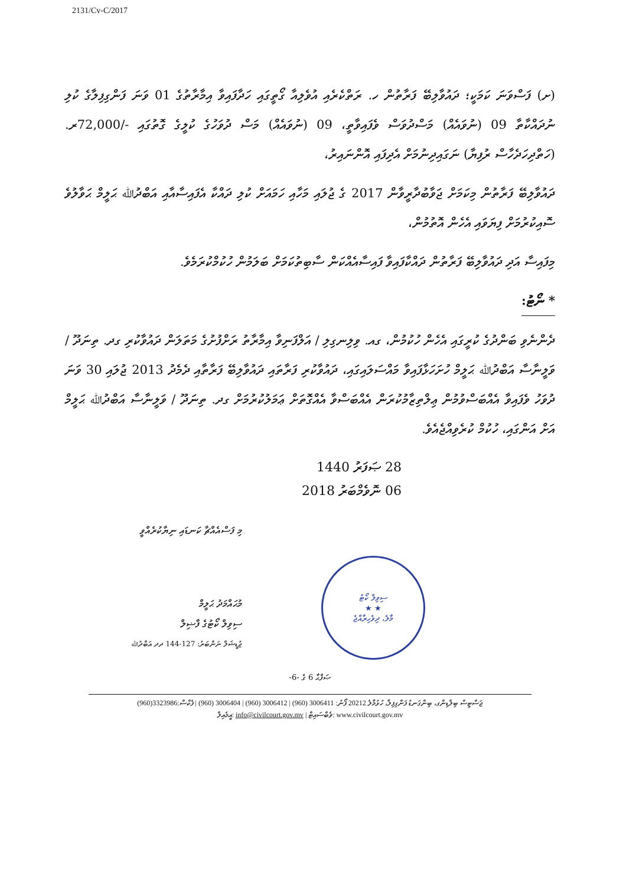2131/Cv-C/2017
(ށ) ފަސްވަނަ ކަމަކީ؛ ދައުވާލިބޭ ފަރާތުން ހ. ރަތްކެރެއި އުވެލިއާ ގޯތީގައި ހަދާފައިވާ އިމާރާތުގެ 01 ވަނަ ފަންގިފިލާގެ ކުލި ނުދައްކާތާ 09 (ނުވައެއް) މަސްދުވަސް ވެފައިވާތީ، 09 (ނުވައެއް) މަސް ދުވަހުގެ ކުލީގެ ގޮތުގައި -/72,000ރ. (ހަތްދިހަދެހާސް ރުފިޔާ) ނަގައިދިނުމަށް އެދިފައި އޮންނައިރު،
ދައުވާލިބޭ ފަރާތުން މިކަމަށް ޖަވާބުދާރީވާން 2017 ގެ ޖުލައި މަހާއި ހަމައަށް ކުލި ދައްކާ އެފައިސާއާއި އަބްދުﷲ ޙަލީމް ޙަވާލުވެ ސޮއިކުރުމަށް ފިޔަވައި އެހެން އޮތުމުން،
މިފައިސާ އަދި ދައުވާލިބޭ ފަރާތުން ދައްކާފައިވާ ފައިސާއެއްކަން ސާބިތުކަމަށް ބަލަމުން ހުކުމްކުރަމެވެ.
* ނޯޓު:
ދެންނެވި ބަންދުގެ ކުރީގައި އެހެން ހުކުމުން، ގއ. ވިލިނގިލި / އަލްފަނިވާ އިމާރާތު ރަށްފުށުގެ މަތަލަން ދައުވާކުރި ގދ. ތިނަދޫ / ވަލީނާސާ އަބްދުﷲ ޙަލީމް ހުށަހަޅާފައިވާ މައްސަލައިގައި، ދައުވާކުރި ފަރާތައި ދައުވާލިބޭ ފަރާތާއި ދެމެދު 2013 ޖުލައި 30 ވަނަ ދުވަހު ވެފައިވާ އެއްބަސްވުމުން ޢިލްތިޒާމުކުރަން އެއްބަސްވާ އެއްގޮތަށް ޢަމަލުކުރުމަށް ގދ. ތިނަދޫ / ވަލީނާސާ އަބްދުﷲ ޙަލީމް އަށް އަންގައި، ހުކުމް ކުރެވިއްޖެއެވެ.
28 ޞަފަރު 1440
06 ނޮވެމްބަރު 2018
މި ފަސްއެއްޗާ ކަނޑައި ނިޔާކުރެއްވީ
މުޙައްމަދު ޙަލީމް
ސިވިލް ކޯޓުގެ ފާޟިލް
ޖުޑީޝަލް ނަންބަރު: 127-144 ދދ އަބްދުﷲ
ސިވިލް ކޯޓު
★ ★
މާލެ، ދިވެހިރާއްޖެ
ޞަފްޙާ 6 ގެ -6-
ޖަސްޓިސް ބިލްޑިންގ، ބިންގަނޑު ފަންގިފިލާ، ހުޅުމާލެ 20212 ފޯނު: 3006411 (960) | 3006412 (960) | 3006404 (960) | ފެކްސް:3323986(960)
އީމެއިލް: info@civilcourt.gov.mv | ވެބްސައިޓް: www.civilcourt.gov.mv